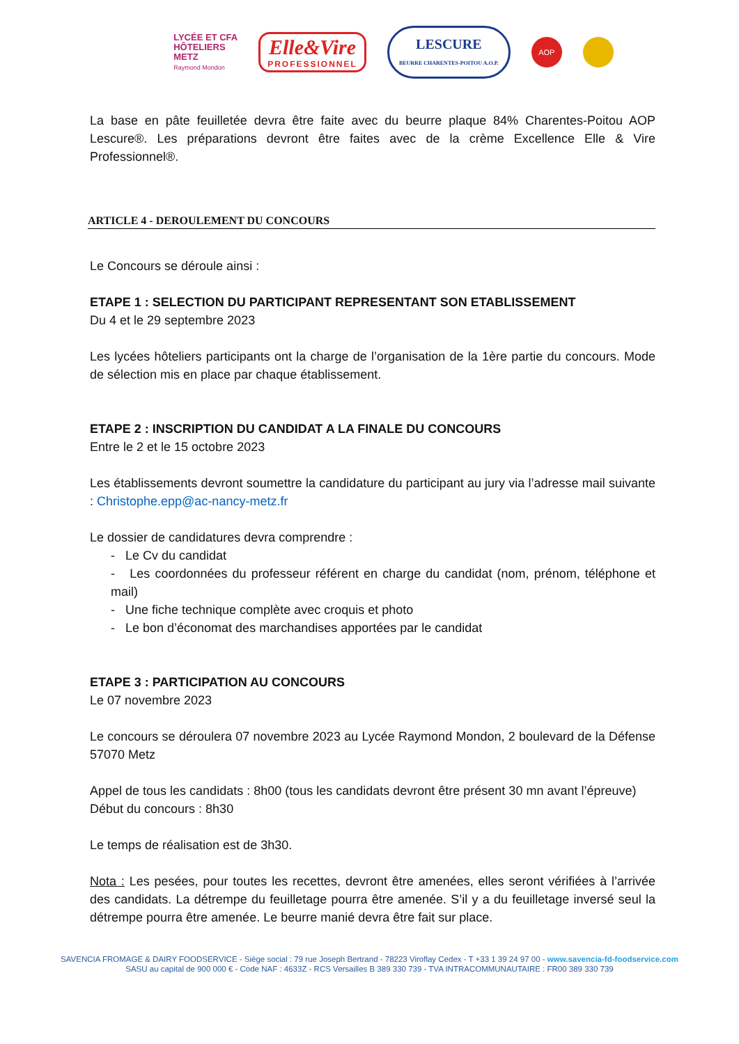LYCÉE ET CFA
HÔTELIERS
METZ
Raymond Mondon
Elle&Vire
PROFESSIONNEL
LESCURE
BEURRE CHARENTES-POITOU A.O.P.
AOP
La base en pâte feuilletée devra être faite avec du beurre plaque 84% Charentes-Poitou AOP Lescure®. Les préparations devront être faites avec de la crème Excellence Elle & Vire Professionnel®.
ARTICLE 4 - DEROULEMENT DU CONCOURS
Le Concours se déroule ainsi :
ETAPE 1 : SELECTION DU PARTICIPANT REPRESENTANT SON ETABLISSEMENT
Du 4 et le 29 septembre 2023
Les lycées hôteliers participants ont la charge de l’organisation de la 1ère partie du concours. Mode de sélection mis en place par chaque établissement.
ETAPE 2 : INSCRIPTION DU CANDIDAT A LA FINALE DU CONCOURS
Entre le 2 et le 15 octobre 2023
Les établissements devront soumettre la candidature du participant au jury via l’adresse mail suivante : Christophe.epp@ac-nancy-metz.fr
Le dossier de candidatures devra comprendre :
- Le Cv du candidat
- Les coordonnées du professeur référent en charge du candidat (nom, prénom, téléphone et mail)
- Une fiche technique complète avec croquis et photo
- Le bon d’économat des marchandises apportées par le candidat
ETAPE 3 : PARTICIPATION AU CONCOURS
Le 07 novembre 2023
Le concours se déroulera 07 novembre 2023 au Lycée Raymond Mondon, 2 boulevard de la Défense 57070 Metz
Appel de tous les candidats : 8h00 (tous les candidats devront être présent 30 mn avant l’épreuve)
Début du concours : 8h30
Le temps de réalisation est de 3h30.
Nota : Les pesées, pour toutes les recettes, devront être amenées, elles seront vérifiées à l’arrivée des candidats. La détrempe du feuilletage pourra être amenée. S’il y a du feuilletage inversé seul la détrempe pourra être amenée. Le beurre manié devra être fait sur place.
SAVENCIA FROMAGE & DAIRY FOODSERVICE - Siège social : 79 rue Joseph Bertrand - 78223 Viroflay Cedex - T +33 1 39 24 97 00 - www.savencia-fd-foodservice.com
SASU au capital de 900 000 € - Code NAF : 4633Z - RCS Versailles B 389 330 739 - TVA INTRACOMMUNAUTAIRE : FR00 389 330 739